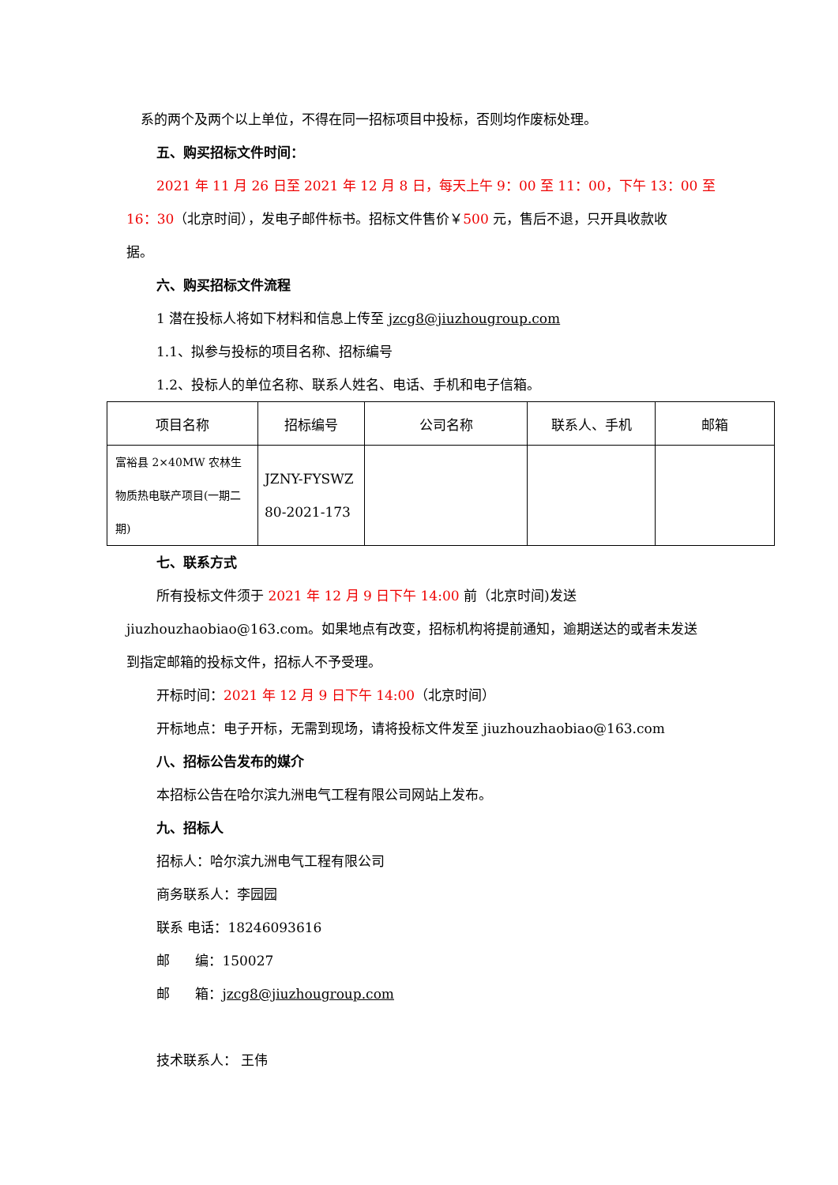系的两个及两个以上单位，不得在同一招标项目中投标，否则均作废标处理。
五、购买招标文件时间：
2021 年 11 月 26 日至 2021 年 12 月 8 日，每天上午 9：00 至 11：00，下午 13：00 至
16：30（北京时间），发电子邮件标书。招标文件售价￥500 元，售后不退，只开具收款收
据。
六、购买招标文件流程
1 潜在投标人将如下材料和信息上传至 jzcg8@jiuzhougroup.com
1.1、拟参与投标的项目名称、招标编号
1.2、投标人的单位名称、联系人姓名、电话、手机和电子信箱。
| 项目名称 | 招标编号 | 公司名称 | 联系人、手机 | 邮箱 |
| --- | --- | --- | --- | --- |
| 富裕县 2×40MW 农林生物质热电联产项目(一期二期) | JZNY-FYSWZ 80-2021-173 | | | |
七、联系方式
所有投标文件须于 2021 年 12 月 9 日下午 14:00 前（北京时间)发送
jiuzhouzhaobiao@163.com。如果地点有改变，招标机构将提前通知，逾期送达的或者未发送
到指定邮箱的投标文件，招标人不予受理。
开标时间：2021 年 12 月 9 日下午 14:00（北京时间）
开标地点：电子开标，无需到现场，请将投标文件发至 jiuzhouzhaobiao@163.com
八、招标公告发布的媒介
本招标公告在哈尔滨九洲电气工程有限公司网站上发布。
九、招标人
招标人：哈尔滨九洲电气工程有限公司
商务联系人：李园园
联系 电话：18246093616
邮 编：150027
邮 箱：jzcg8@jiuzhougroup.com
技术联系人： 王伟